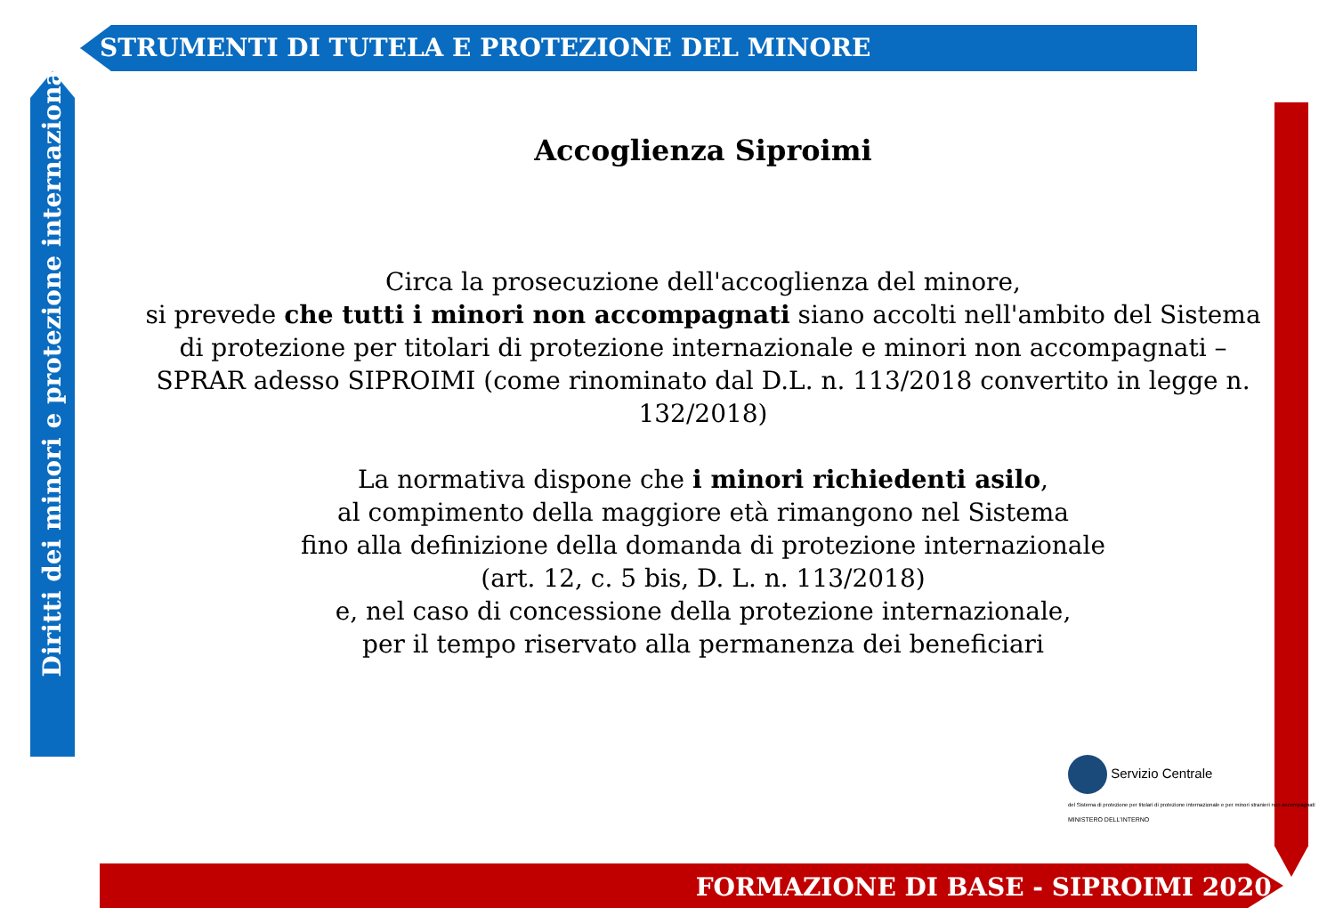STRUMENTI DI TUTELA E PROTEZIONE DEL MINORE
Diritti dei minori e protezione internazionale
Accoglienza Siproimi
Circa la prosecuzione dell'accoglienza del minore,
si prevede che tutti i minori non accompagnati siano accolti nell'ambito del Sistema di protezione per titolari di protezione internazionale e minori non accompagnati – SPRAR adesso SIPROIMI (come rinominato dal D.L. n. 113/2018 convertito in legge n. 132/2018)
La normativa dispone che i minori richiedenti asilo,
al compimento della maggiore età rimangono nel Sistema
fino alla definizione della domanda di protezione internazionale
(art. 12, c. 5 bis, D. L. n. 113/2018)
e, nel caso di concessione della protezione internazionale,
per il tempo riservato alla permanenza dei beneficiari
Servizio Centrale
del Sistema di protezione per titolari di protezione internazionale e per minori stranieri non accompagnati
MINISTERO DELL'INTERNO
FORMAZIONE DI BASE - SIPROIMI 2020 -